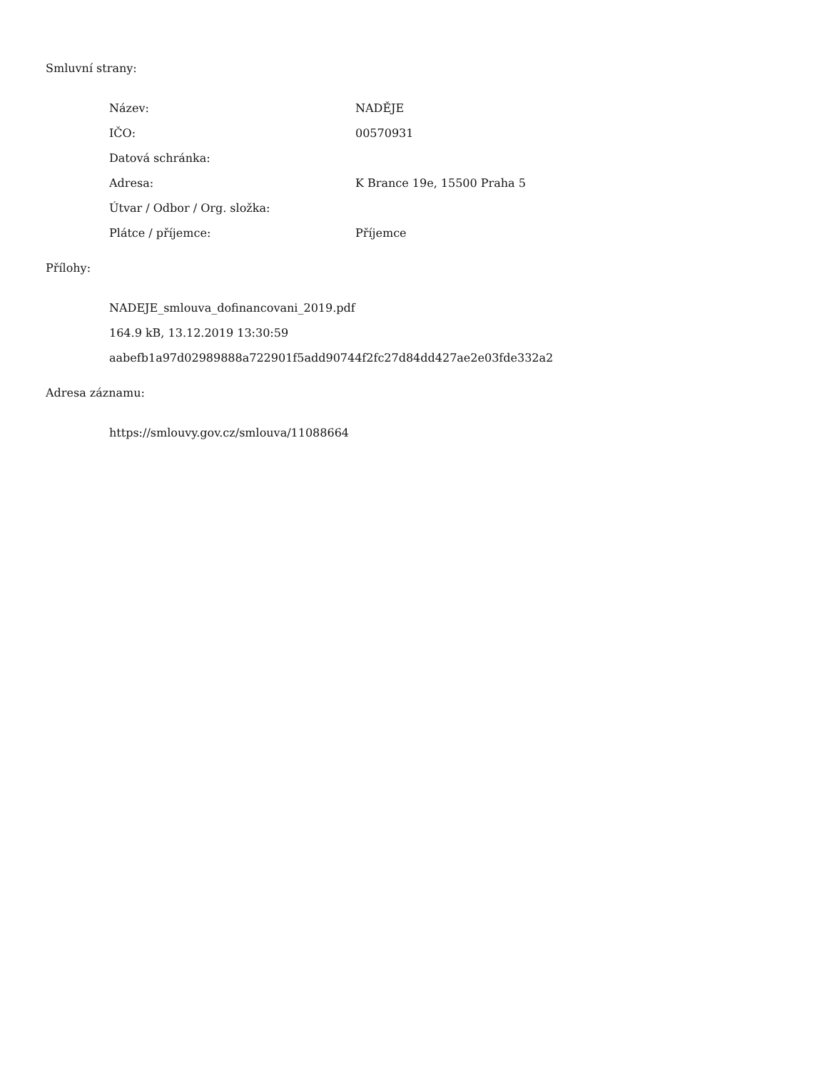Smluvní strany:
| Název: | NADĚJE |
| IČO: | 00570931 |
| Datová schránka: | |
| Adresa: | K Brance 19e, 15500 Praha 5 |
| Útvar / Odbor / Org. složka: | |
| Plátce / příjemce: | Příjemce |
Přílohy:
NADEJE_smlouva_dofinancovani_2019.pdf
164.9 kB, 13.12.2019 13:30:59
aabefb1a97d02989888a722901f5add90744f2fc27d84dd427ae2e03fde332a2
Adresa záznamu:
https://smlouvy.gov.cz/smlouva/11088664